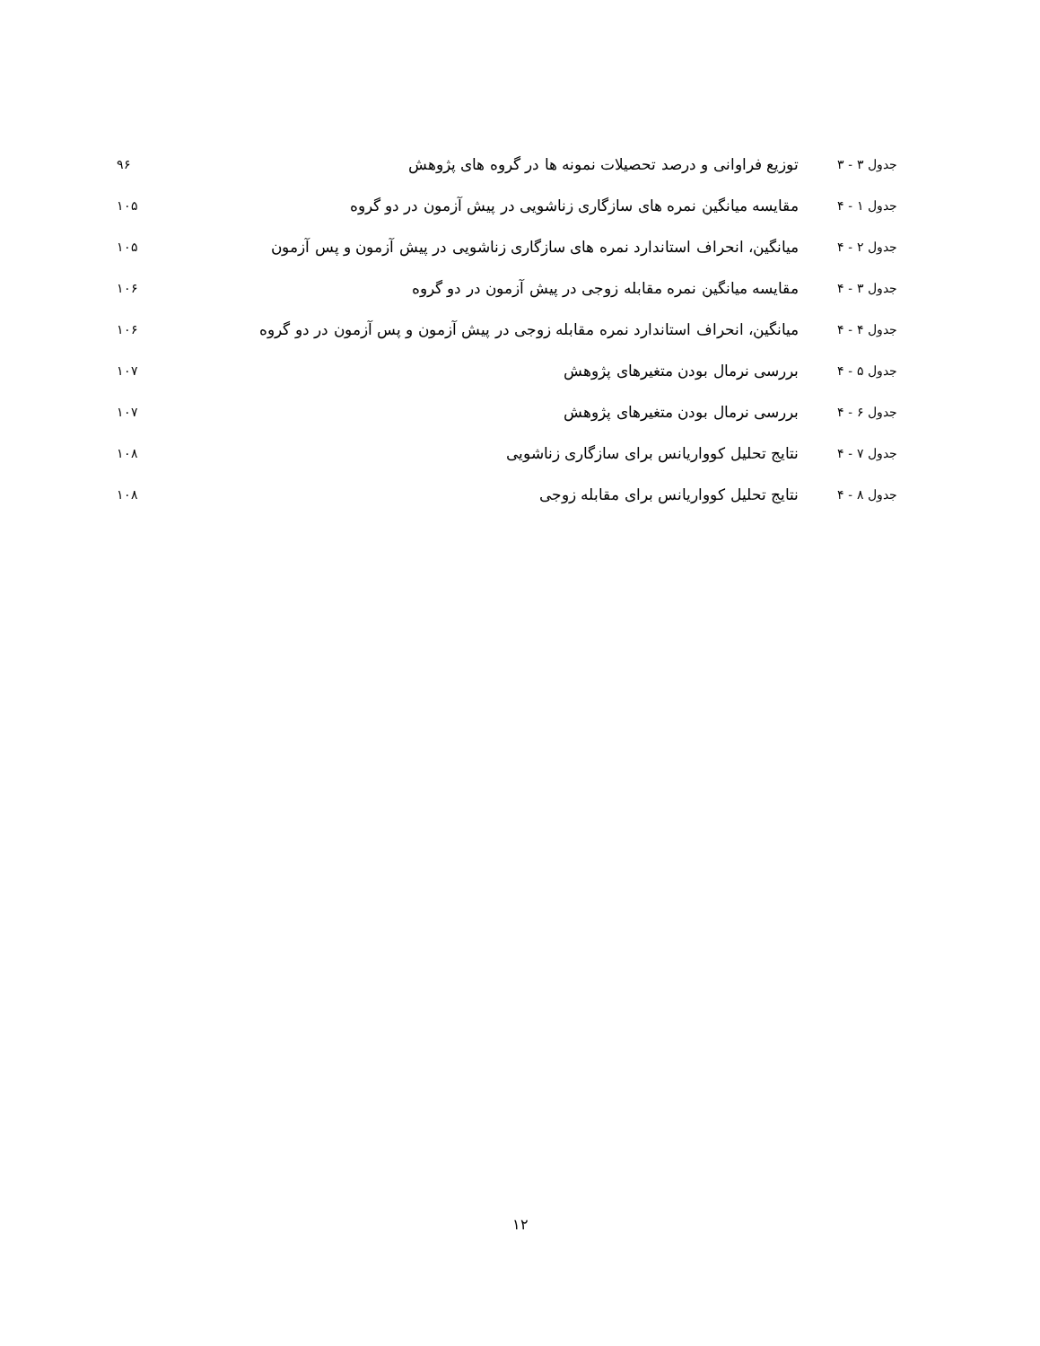| جدول ۳ - ۳ | توزیع فراوانی و درصد تحصیلات نمونه ها در گروه های پژوهش | ۹۶ |
| جدول ۱ - ۴ | مقایسه میانگین نمره های سازگاری زناشویی در پیش آزمون در دو گروه | ۱۰۵ |
| جدول ۲ - ۴ | میانگین، انحراف استاندارد نمره های سازگاری زناشویی در پیش آزمون و پس آزمون | ۱۰۵ |
| جدول ۳ - ۴ | مقایسه میانگین نمره مقابله زوجی در پیش آزمون در دو گروه | ۱۰۶ |
| جدول ۴ - ۴ | میانگین، انحراف استاندارد نمره مقابله زوجی در پیش آزمون و پس آزمون در دو گروه | ۱۰۶ |
| جدول ۵ - ۴ | بررسی نرمال بودن متغیرهای پژوهش | ۱۰۷ |
| جدول ۶ - ۴ | بررسی نرمال بودن متغیرهای پژوهش | ۱۰۷ |
| جدول ۷ - ۴ | نتایج تحلیل کوواریانس برای سازگاری زناشویی | ۱۰۸ |
| جدول ۸ - ۴ | نتایج تحلیل کوواریانس برای مقابله زوجی | ۱۰۸ |
۱۲